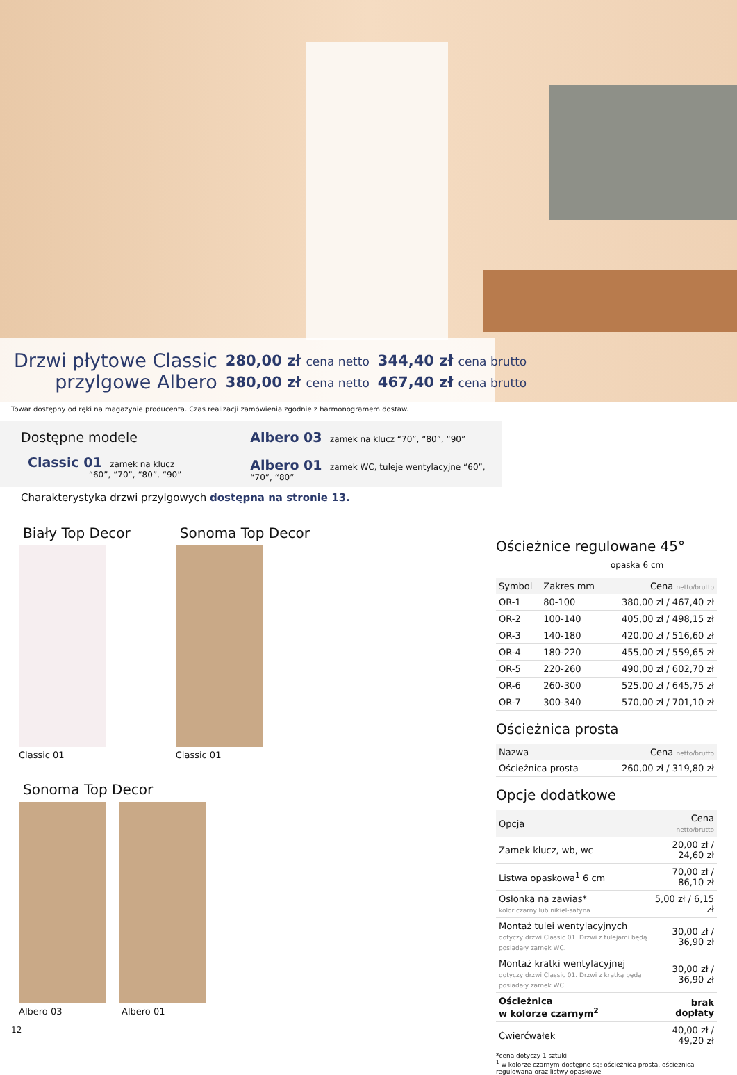| Drzwi płytowe Classic | 280,00 zł cena netto | 344,40 zł cena brutto |
| przylgowe Albero | 380,00 zł cena netto | 467,40 zł cena brutto |
Towar dostępny od ręki na magazynie producenta. Czas realizacji zamówienia zgodnie z harmonogramem dostaw.
Dostępne modele
Classic 01 zamek na klucz
“60”, “70”, “80”, “90”
Albero 03 zamek na klucz “70”, “80”, “90”
Albero 01 zamek WC, tuleje wentylacyjne “60”, “70”, “80”
Charakterystyka drzwi przylgowych dostępna na stronie 13.
Biały Top Decor
Classic 01
Sonoma Top Decor
Classic 01
Sonoma Top Decor
Albero 03 Albero 01
Ościeżnice regulowane 45°
opaska 6 cm
| Symbol | Zakres mm | Cena netto/brutto |
| --- | --- | --- |
| OR-1 | 80-100 | 380,00 zł / 467,40 zł |
| OR-2 | 100-140 | 405,00 zł / 498,15 zł |
| OR-3 | 140-180 | 420,00 zł / 516,60 zł |
| OR-4 | 180-220 | 455,00 zł / 559,65 zł |
| OR-5 | 220-260 | 490,00 zł / 602,70 zł |
| OR-6 | 260-300 | 525,00 zł / 645,75 zł |
| OR-7 | 300-340 | 570,00 zł / 701,10 zł |
Ościeżnica prosta
| Nazwa | Cena netto/brutto |
| --- | --- |
| Ościeżnica prosta | 260,00 zł / 319,80 zł |
Opcje dodatkowe
| Opcja | Cena netto/brutto |
| --- | --- |
| Zamek klucz, wb, wc | 20,00 zł / 24,60 zł |
| Listwa opaskowa<sup>1</sup> 6 cm | 70,00 zł / 86,10 zł |
| Osłonka na zawias* kolor czarny lub nikiel-satyna | 5,00 zł / 6,15 zł |
| Montaż tulei wentylacyjnych dotyczy drzwi Classic 01. Drzwi z tulejami będą posiadały zamek WC. | 30,00 zł / 36,90 zł |
| Montaż kratki wentylacyjnej dotyczy drzwi Classic 01. Drzwi z kratką będą posiadały zamek WC. | 30,00 zł / 36,90 zł |
| Ościeżnica w kolorze czarnym<sup>2</sup> | brak dopłaty |
| Ćwierćwałek | 40,00 zł / 49,20 zł |
*cena dotyczy 1 sztuki
<sup>1</sup> w kolorze czarnym dostępne są: ościeżnica prosta, ościeznica regulowana oraz listwy opaskowe
12